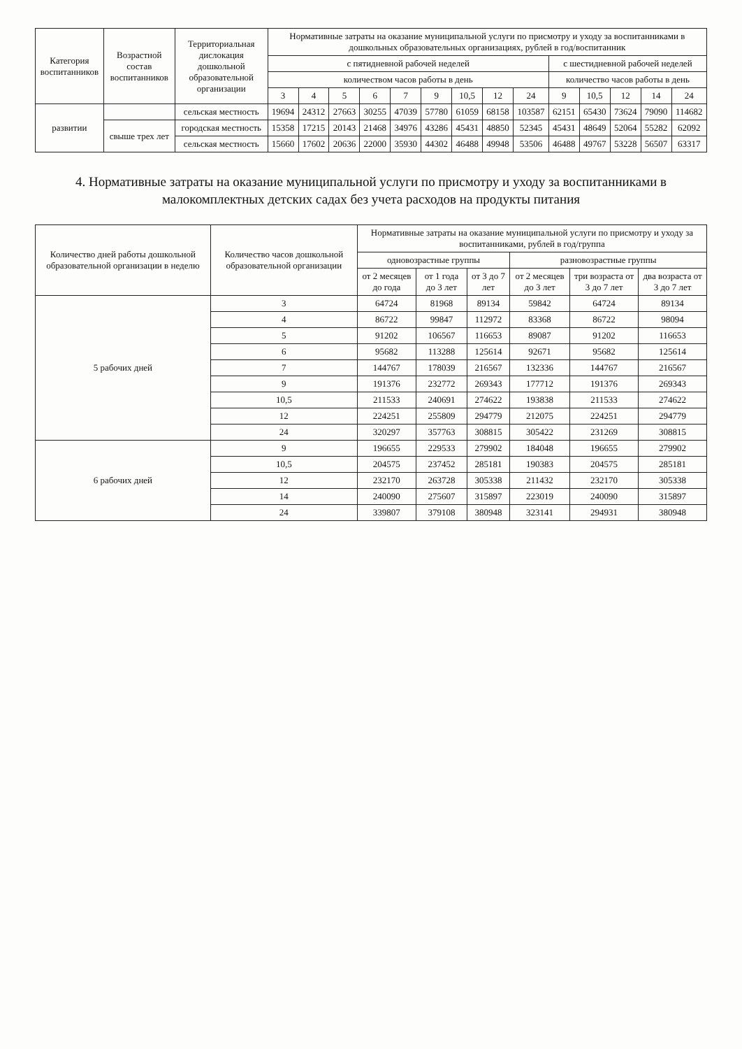| Категория воспитанников | Возрастной состав воспитанников | Территориальная дислокация дошкольной образовательной организации | Нормативные затраты на оказание муниципальной услуги по присмотру и уходу за воспитанниками в дошкольных образовательных организациях, рублей в год/воспитанник | | | | | | | | | | | | | |
| --- | --- | --- | --- | --- | --- | --- | --- | --- | --- | --- | --- | --- | --- | --- | --- | --- |
| | | | с пятидневной рабочей неделей | | | | | | | | | с шестидневной рабочей неделей | | | | |
| | | | количеством часов работы в день | | | | | | | | | количество часов работы в день | | | | |
| | | | 3 | 4 | 5 | 6 | 7 | 9 | 10,5 | 12 | 24 | 9 | 10,5 | 12 | 14 | 24 |
| развитии | | сельская местность | 19694 | 24312 | 27663 | 30255 | 47039 | 57780 | 61059 | 68158 | 103587 | 62151 | 65430 | 73624 | 79090 | 114682 |
| | свыше трех лет | городская местность | 15358 | 17215 | 20143 | 21468 | 34976 | 43286 | 45431 | 48850 | 52345 | 45431 | 48649 | 52064 | 55282 | 62092 |
| | | сельская местность | 15660 | 17602 | 20636 | 22000 | 35930 | 44302 | 46488 | 49948 | 53506 | 46488 | 49767 | 53228 | 56507 | 63317 |
4. Нормативные затраты на оказание муниципальной услуги по присмотру и уходу за воспитанниками в малокомплектных детских садах без учета расходов на продукты питания
| Количество дней работы дошкольной образовательной организации в неделю | Количество часов дошкольной образовательной организации | Нормативные затраты на оказание муниципальной услуги по присмотру и уходу за воспитанниками, рублей в год/группа | | | | | |
| --- | --- | --- | --- | --- | --- | --- | --- |
| | | одновозрастные группы | | | разновозрастные группы | | |
| | | от 2 месяцев до года | от 1 года до 3 лет | от 3 до 7 лет | от 2 месяцев до 3 лет | три возраста от 3 до 7 лет | два возраста от 3 до 7 лет |
| 5 рабочих дней | 3 | 64724 | 81968 | 89134 | 59842 | 64724 | 89134 |
| | 4 | 86722 | 99847 | 112972 | 83368 | 86722 | 98094 |
| | 5 | 91202 | 106567 | 116653 | 89087 | 91202 | 116653 |
| | 6 | 95682 | 113288 | 125614 | 92671 | 95682 | 125614 |
| | 7 | 144767 | 178039 | 216567 | 132336 | 144767 | 216567 |
| | 9 | 191376 | 232772 | 269343 | 177712 | 191376 | 269343 |
| | 10,5 | 211533 | 240691 | 274622 | 193838 | 211533 | 274622 |
| | 12 | 224251 | 255809 | 294779 | 212075 | 224251 | 294779 |
| | 24 | 320297 | 357763 | 308815 | 305422 | 231269 | 308815 |
| 6 рабочих дней | 9 | 196655 | 229533 | 279902 | 184048 | 196655 | 279902 |
| | 10,5 | 204575 | 237452 | 285181 | 190383 | 204575 | 285181 |
| | 12 | 232170 | 263728 | 305338 | 211432 | 232170 | 305338 |
| | 14 | 240090 | 275607 | 315897 | 223019 | 240090 | 315897 |
| | 24 | 339807 | 379108 | 380948 | 323141 | 294931 | 380948 |